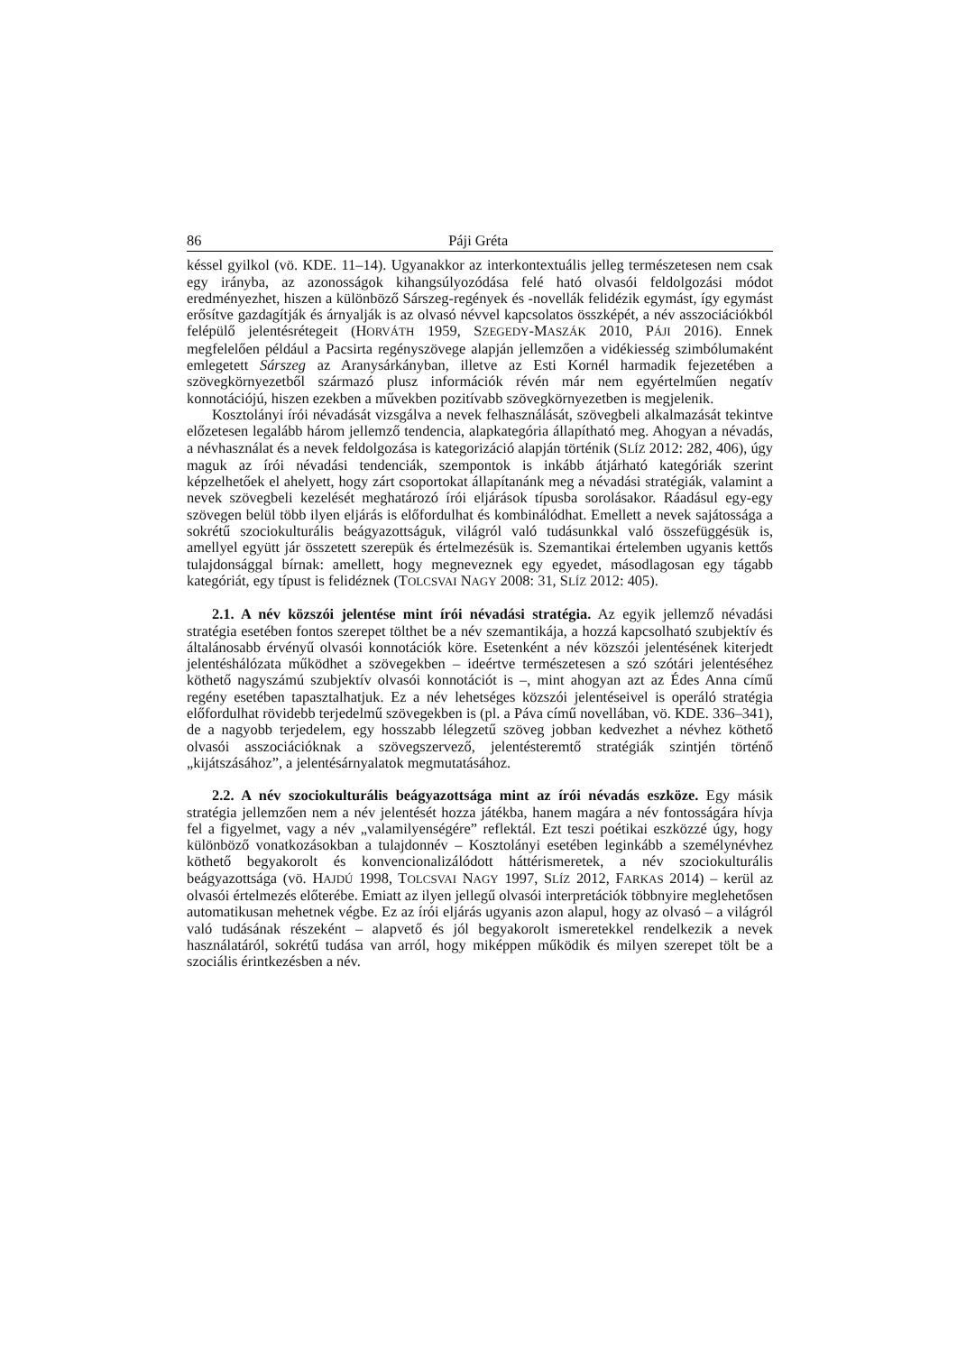86 Páji Gréta
késsel gyilkol (vö. KDE. 11–14). Ugyanakkor az interkontextuális jelleg természetesen nem csak egy irányba, az azonosságok kihangsúlyozódása felé ható olvasói feldolgozási módot eredményezhet, hiszen a különböző Sárszeg-regények és -novellák felidézik egymást, így egymást erősítve gazdagítják és árnyalják is az olvasó névvel kapcsolatos összképét, a név asszociációkból felépülő jelentésrétegeit (HORVÁTH 1959, SZEGEDY-MASZÁK 2010, PÁJI 2016). Ennek megfelelően például a Pacsirta regényszövege alapján jellemzően a vidékiesség szimbólumaként emlegetett Sárszeg az Aranysárkányban, illetve az Esti Kornél harmadik fejezetében a szövegkörnyezetből származó plusz információk révén már nem egyértelműen negatív konnotációjú, hiszen ezekben a művekben pozitívabb szövegkörnyezetben is megjelenik.
Kosztolányi írói névadását vizsgálva a nevek felhasználását, szövegbeli alkalmazását tekintve előzetesen legalább három jellemző tendencia, alapkategória állapítható meg. Ahogyan a névadás, a névhasználat és a nevek feldolgozása is kategorizáció alapján történik (SLÍZ 2012: 282, 406), úgy maguk az írói névadási tendenciák, szempontok is inkább átjárható kategóriák szerint képzelhetőek el ahelyett, hogy zárt csoportokat állapítanánk meg a névadási stratégiák, valamint a nevek szövegbeli kezelését meghatározó írói eljárások típusba sorolásakor. Ráadásul egy-egy szövegen belül több ilyen eljárás is előfordulhat és kombinálódhat. Emellett a nevek sajátossága a sokrétű szociokulturális beágyazottságuk, világról való tudásunkkal való összefüggésük is, amellyel együtt jár összetett szerepük és értelmezésük is. Szemantikai értelemben ugyanis kettős tulajdonsággal bírnak: amellett, hogy megneveznek egy egyedet, másodlagosan egy tágabb kategóriát, egy típust is felidéznek (TOLCSVAI NAGY 2008: 31, SLÍZ 2012: 405).
2.1. A név közszói jelentése mint írói névadási stratégia. Az egyik jellemző névadási stratégia esetében fontos szerepet tölthet be a név szemantikája, a hozzá kapcsolható szubjektív és általánosabb érvényű olvasói konnotációk köre. Esetenként a név közszói jelentésének kiterjedt jelentéshálózata működhet a szövegekben – ideértve természetesen a szó szótári jelentéséhez köthető nagyszámú szubjektív olvasói konnotációt is –, mint ahogyan azt az Édes Anna című regény esetében tapasztalhatjuk. Ez a név lehetséges közszói jelentéseivel is operáló stratégia előfordulhat rövidebb terjedelmű szövegekben is (pl. a Páva című novellában, vö. KDE. 336–341), de a nagyobb terjedelem, egy hosszabb lélegzetű szöveg jobban kedvezhet a névhez köthető olvasói asszociációknak a szövegszervező, jelentésteremtő stratégiák szintjén történő „kijátszásához”, a jelentésárnyalatok megmutatásához.
2.2. A név szociokulturális beágyazottsága mint az írói névadás eszköze. Egy másik stratégia jellemzően nem a név jelentését hozza játékba, hanem magára a név fontosságára hívja fel a figyelmet, vagy a név „valamilyenségére” reflektál. Ezt teszi poétikai eszközzé úgy, hogy különböző vonatkozásokban a tulajdonnév – Kosztolányi esetében leginkább a személynévhez köthető begyakorolt és konvencionalizálódott háttérismeretek, a név szociokulturális beágyazottsága (vö. HAJDÚ 1998, TOLCSVAI NAGY 1997, SLÍZ 2012, FARKAS 2014) – kerül az olvasói értelmezés előterébe. Emiatt az ilyen jellegű olvasói interpretációk többnyire meglehetősen automatikusan mehetnek végbe. Ez az írói eljárás ugyanis azon alapul, hogy az olvasó – a világról való tudásának részeként – alapvető és jól begyakorolt ismeretekkel rendelkezik a nevek használatáról, sokrétű tudása van arról, hogy miképpen működik és milyen szerepet tölt be a szociális érintkezésben a név.